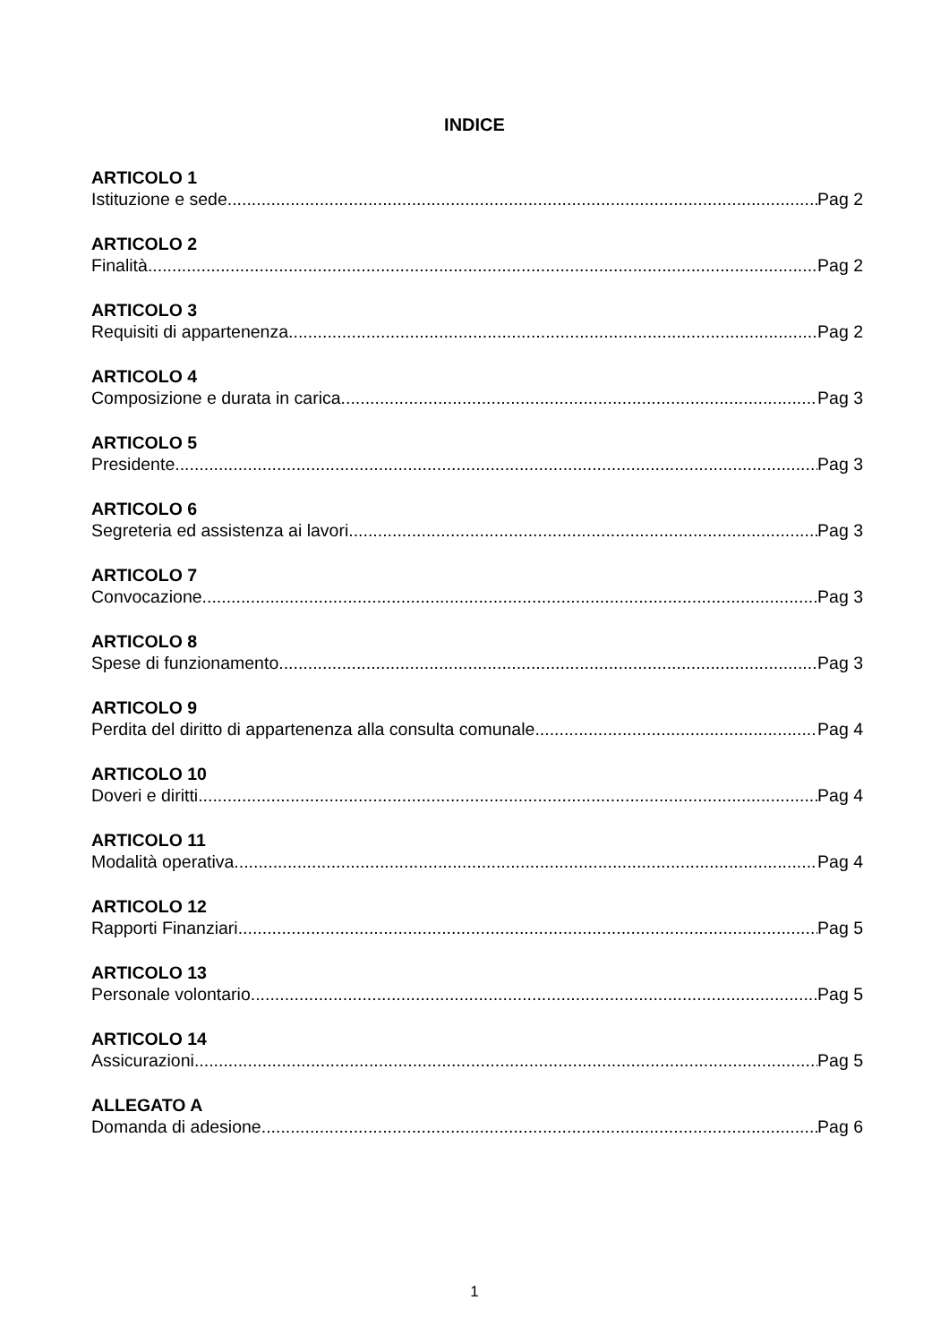INDICE
ARTICOLO 1
Istituzione e sede Pag 2
ARTICOLO 2
Finalità Pag 2
ARTICOLO 3
Requisiti di appartenenza Pag 2
ARTICOLO 4
Composizione e durata in carica Pag 3
ARTICOLO 5
Presidente Pag 3
ARTICOLO 6
Segreteria ed assistenza ai lavori Pag 3
ARTICOLO 7
Convocazione Pag 3
ARTICOLO 8
Spese di funzionamento Pag 3
ARTICOLO 9
Perdita del diritto di appartenenza alla consulta comunale Pag 4
ARTICOLO 10
Doveri e diritti Pag 4
ARTICOLO 11
Modalità operativa Pag 4
ARTICOLO 12
Rapporti Finanziari Pag 5
ARTICOLO 13
Personale volontario Pag 5
ARTICOLO 14
Assicurazioni Pag 5
ALLEGATO A
Domanda di adesione Pag 6
1